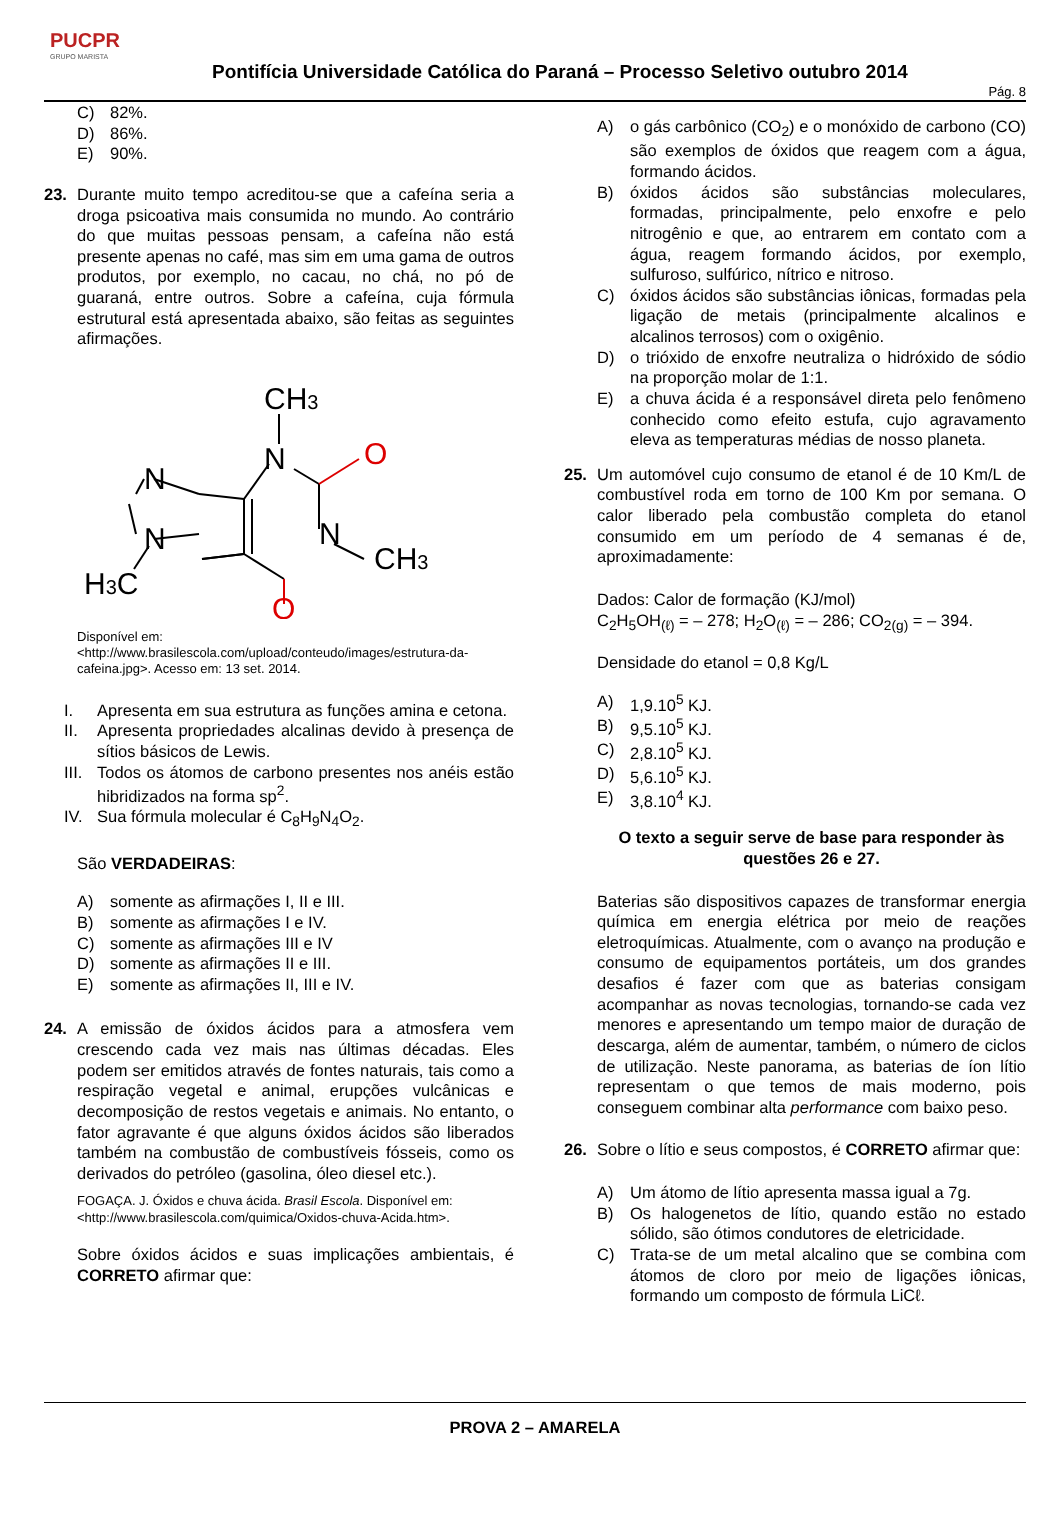PUCPR
GRUPO MARISTA
Pontifícia Universidade Católica do Paraná – Processo Seletivo outubro 2014
Pág. 8
C) 82%.
D) 86%.
E) 90%.
23. Durante muito tempo acreditou-se que a cafeína seria a droga psicoativa mais consumida no mundo. Ao contrário do que muitas pessoas pensam, a cafeína não está presente apenas no café, mas sim em uma gama de outros produtos, por exemplo, no cacau, no chá, no pó de guaraná, entre outros. Sobre a cafeína, cuja fórmula estrutural está apresentada abaixo, são feitas as seguintes afirmações.
CH3
N
N
N
N
CH3
H3C
O
O
Disponível em:
<http://www.brasilescola.com/upload/conteudo/images/estrutura-da-cafeina.jpg>. Acesso em: 13 set. 2014.
I. Apresenta em sua estrutura as funções amina e cetona.
II. Apresenta propriedades alcalinas devido à presença de sítios básicos de Lewis.
III.
Todos os átomos de carbono presentes nos anéis estão hibridizados na forma sp<sup>2</sup>.
IV. Sua fórmula molecular é C<sub>8</sub>H<sub>9</sub>N<sub>4</sub>O<sub>2</sub>.
São VERDADEIRAS:
A) somente as afirmações I, II e III.
B) somente as afirmações I e IV.
C) somente as afirmações III e IV
D) somente as afirmações II e III.
E) somente as afirmações II, III e IV.
24. A emissão de óxidos ácidos para a atmosfera vem crescendo cada vez mais nas últimas décadas. Eles podem ser emitidos através de fontes naturais, tais como a respiração vegetal e animal, erupções vulcânicas e decomposição de restos vegetais e animais. No entanto, o fator agravante é que alguns óxidos ácidos são liberados também na combustão de combustíveis fósseis, como os derivados do petróleo (gasolina, óleo diesel etc.).
FOGAÇA. J. Óxidos e chuva ácida. Brasil Escola. Disponível em: <http://www.brasilescola.com/quimica/Oxidos-chuva-Acida.htm>.
Sobre óxidos ácidos e suas implicações ambientais, é CORRETO afirmar que:
A) o gás carbônico (CO<sub>2</sub>) e o monóxido de carbono (CO) são exemplos de óxidos que reagem com a água, formando ácidos.
B) óxidos ácidos são substâncias moleculares, formadas, principalmente, pelo enxofre e pelo nitrogênio e que, ao entrarem em contato com a água, reagem formando ácidos, por exemplo, sulfuroso, sulfúrico, nítrico e nitroso.
C) óxidos ácidos são substâncias iônicas, formadas pela ligação de metais (principalmente alcalinos e alcalinos terrosos) com o oxigênio.
D) o trióxido de enxofre neutraliza o hidróxido de sódio na proporção molar de 1:1.
E) a chuva ácida é a responsável direta pelo fenômeno conhecido como efeito estufa, cujo agravamento eleva as temperaturas médias de nosso planeta.
25. Um automóvel cujo consumo de etanol é de 10 Km/L de combustível roda em torno de 100 Km por semana. O calor liberado pela combustão completa do etanol consumido em um período de 4 semanas é de, aproximadamente:
Dados: Calor de formação (KJ/mol)
C<sub>2</sub>H<sub>5</sub>OH<sub>(ℓ)</sub> = – 278; H<sub>2</sub>O<sub>(ℓ)</sub> = – 286; CO<sub>2(g)</sub> = – 394.
Densidade do etanol = 0,8 Kg/L
A) 1,9.10<sup>5</sup> KJ.
B) 9,5.10<sup>5</sup> KJ.
C) 2,8.10<sup>5</sup> KJ.
D) 5,6.10<sup>5</sup> KJ.
E) 3,8.10<sup>4</sup> KJ.
O texto a seguir serve de base para responder às questões 26 e 27.
Baterias são dispositivos capazes de transformar energia química em energia elétrica por meio de reações eletroquímicas. Atualmente, com o avanço na produção e consumo de equipamentos portáteis, um dos grandes desafios é fazer com que as baterias consigam acompanhar as novas tecnologias, tornando-se cada vez menores e apresentando um tempo maior de duração de descarga, além de aumentar, também, o número de ciclos de utilização. Neste panorama, as baterias de íon lítio representam o que temos de mais moderno, pois conseguem combinar alta performance com baixo peso.
26. Sobre o lítio e seus compostos, é CORRETO afirmar que:
A) Um átomo de lítio apresenta massa igual a 7g.
B) Os halogenetos de lítio, quando estão no estado sólido, são ótimos condutores de eletricidade.
C) Trata-se de um metal alcalino que se combina com átomos de cloro por meio de ligações iônicas, formando um composto de fórmula LiCℓ.
PROVA 2 – AMARELA